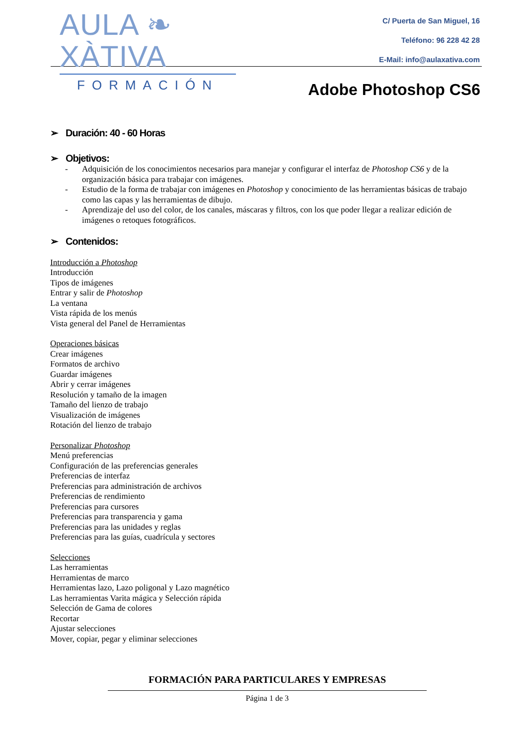AULA ❧ XÀTIVA
FORMACIÓN
C/ Puerta de San Miguel, 16
Teléfono: 96 228 42 28
E-Mail: info@aulaxativa.com
Adobe Photoshop CS6
➢ Duración: 40 - 60 Horas
➢ Objetivos:
- Adquisición de los conocimientos necesarios para manejar y configurar el interfaz de Photoshop CS6 y de la organización básica para trabajar con imágenes.
- Estudio de la forma de trabajar con imágenes en Photoshop y conocimiento de las herramientas básicas de trabajo como las capas y las herramientas de dibujo.
- Aprendizaje del uso del color, de los canales, máscaras y filtros, con los que poder llegar a realizar edición de imágenes o retoques fotográficos.
➢ Contenidos:
Introducción a Photoshop
Introducción
Tipos de imágenes
Entrar y salir de Photoshop
La ventana
Vista rápida de los menús
Vista general del Panel de Herramientas
Operaciones básicas
Crear imágenes
Formatos de archivo
Guardar imágenes
Abrir y cerrar imágenes
Resolución y tamaño de la imagen
Tamaño del lienzo de trabajo
Visualización de imágenes
Rotación del lienzo de trabajo
Personalizar Photoshop
Menú preferencias
Configuración de las preferencias generales
Preferencias de interfaz
Preferencias para administración de archivos
Preferencias de rendimiento
Preferencias para cursores
Preferencias para transparencia y gama
Preferencias para las unidades y reglas
Preferencias para las guías, cuadrícula y sectores
Selecciones
Las herramientas
Herramientas de marco
Herramientas lazo, Lazo poligonal y Lazo magnético
Las herramientas Varita mágica y Selección rápida
Selección de Gama de colores
Recortar
Ajustar selecciones
Mover, copiar, pegar y eliminar selecciones
FORMACIÓN PARA PARTICULARES Y EMPRESAS
Página 1 de 3